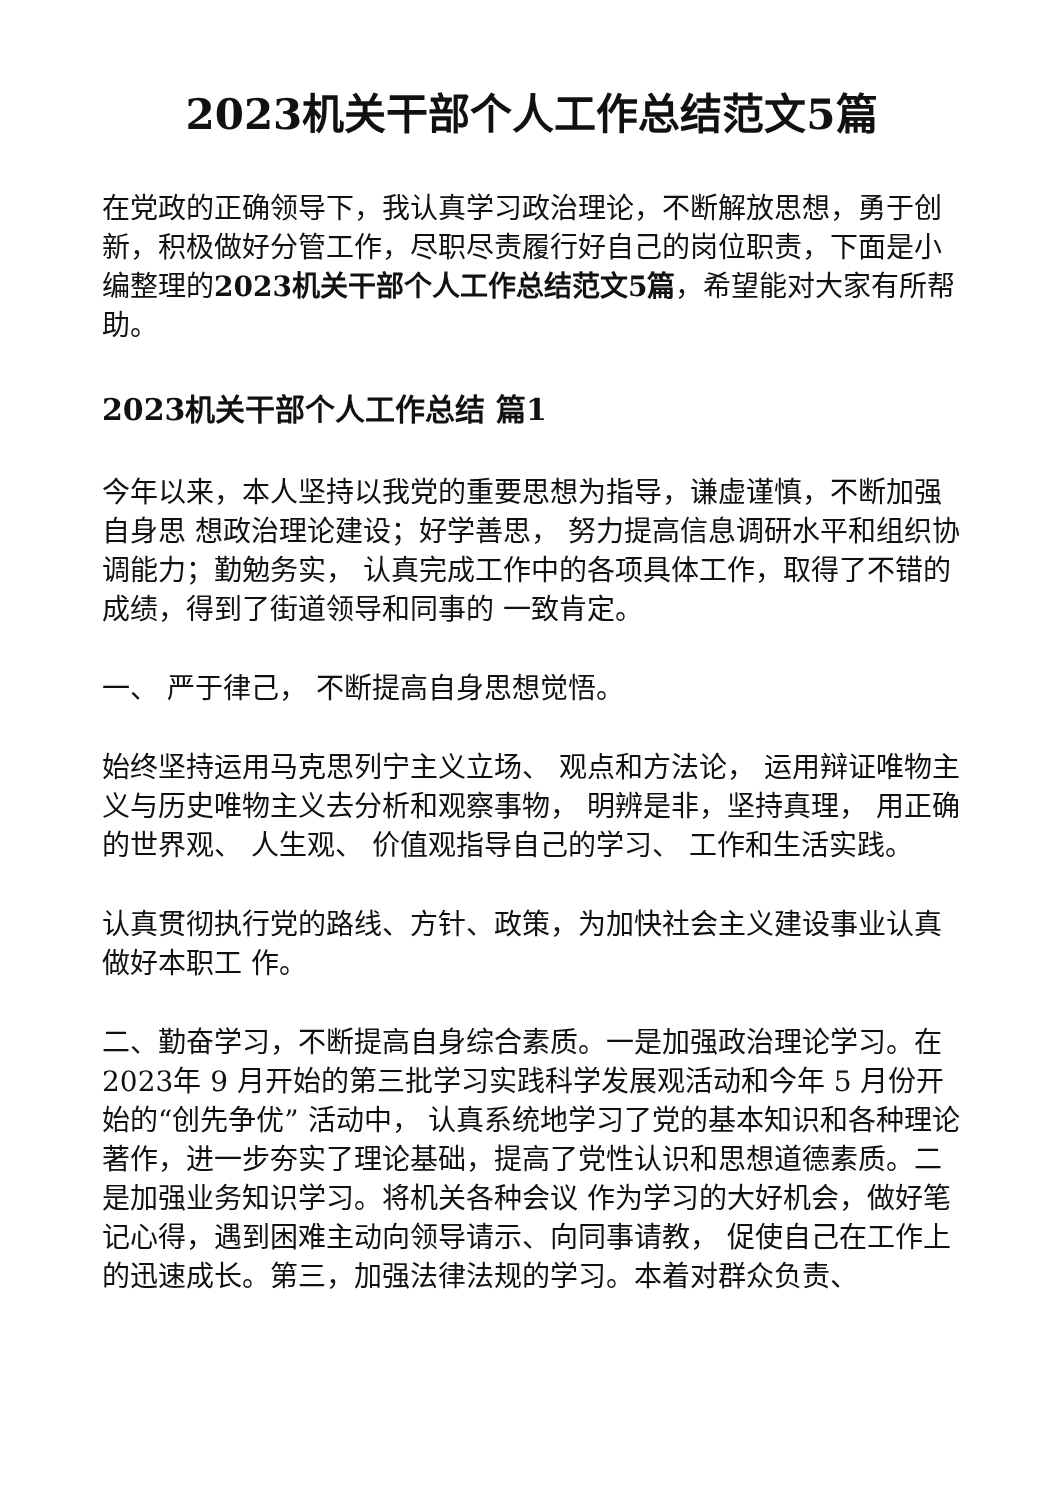2023机关干部个人工作总结范文5篇
在党政的正确领导下，我认真学习政治理论，不断解放思想，勇于创新，积极做好分管工作，尽职尽责履行好自己的岗位职责，下面是小编整理的2023机关干部个人工作总结范文5篇，希望能对大家有所帮助。
2023机关干部个人工作总结 篇1
今年以来，本人坚持以我党的重要思想为指导，谦虚谨慎，不断加强自身思 想政治理论建设；好学善思， 努力提高信息调研水平和组织协调能力；勤勉务实， 认真完成工作中的各项具体工作，取得了不错的成绩，得到了街道领导和同事的 一致肯定。
一、 严于律己， 不断提高自身思想觉悟。
始终坚持运用马克思列宁主义立场、 观点和方法论， 运用辩证唯物主义与历史唯物主义去分析和观察事物， 明辨是非，坚持真理， 用正确的世界观、 人生观、 价值观指导自己的学习、 工作和生活实践。
认真贯彻执行党的路线、方针、政策，为加快社会主义建设事业认真做好本职工 作。
二、勤奋学习，不断提高自身综合素质。一是加强政治理论学习。在 2023年 9 月开始的第三批学习实践科学发展观活动和今年 5 月份开始的“创先争优” 活动中， 认真系统地学习了党的基本知识和各种理论著作，进一步夯实了理论基础，提高了党性认识和思想道德素质。二是加强业务知识学习。将机关各种会议 作为学习的大好机会，做好笔记心得，遇到困难主动向领导请示、向同事请教， 促使自己在工作上的迅速成长。第三，加强法律法规的学习。本着对群众负责、